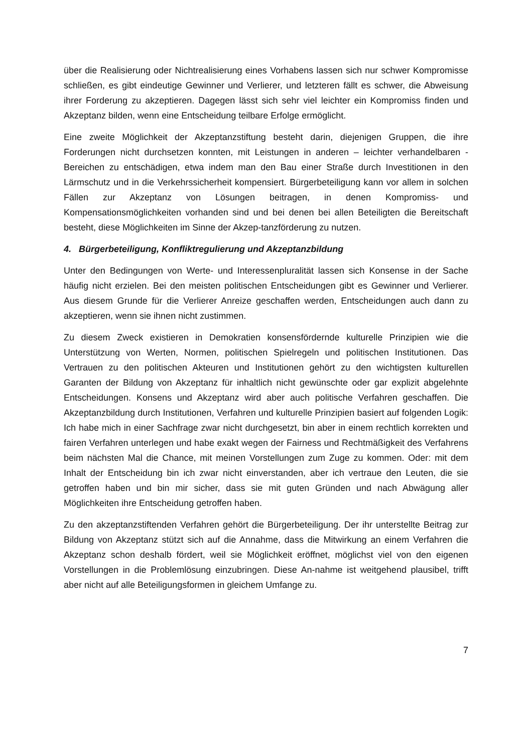über die Realisierung oder Nichtrealisierung eines Vorhabens lassen sich nur schwer Kompromisse schließen, es gibt eindeutige Gewinner und Verlierer, und letzteren fällt es schwer, die Abweisung ihrer Forderung zu akzeptieren. Dagegen lässt sich sehr viel leichter ein Kompromiss finden und Akzeptanz bilden, wenn eine Entscheidung teilbare Erfolge ermöglicht.
Eine zweite Möglichkeit der Akzeptanzstiftung besteht darin, diejenigen Gruppen, die ihre Forderungen nicht durchsetzen konnten, mit Leistungen in anderen – leichter verhandelbaren - Bereichen zu entschädigen, etwa indem man den Bau einer Straße durch Investitionen in den Lärmschutz und in die Verkehrssicherheit kompensiert. Bürgerbeteiligung kann vor allem in solchen Fällen zur Akzeptanz von Lösungen beitragen, in denen Kompromiss- und Kompensationsmöglichkeiten vorhanden sind und bei denen bei allen Beteiligten die Bereitschaft besteht, diese Möglichkeiten im Sinne der Akzep-tanzförderung zu nutzen.
4. Bürgerbeteiligung, Konfliktregulierung und Akzeptanzbildung
Unter den Bedingungen von Werte- und Interessenpluralität lassen sich Konsense in der Sache häufig nicht erzielen. Bei den meisten politischen Entscheidungen gibt es Gewinner und Verlierer. Aus diesem Grunde für die Verlierer Anreize geschaffen werden, Entscheidungen auch dann zu akzeptieren, wenn sie ihnen nicht zustimmen.
Zu diesem Zweck existieren in Demokratien konsensfördernde kulturelle Prinzipien wie die Unterstützung von Werten, Normen, politischen Spielregeln und politischen Institutionen. Das Vertrauen zu den politischen Akteuren und Institutionen gehört zu den wichtigsten kulturellen Garanten der Bildung von Akzeptanz für inhaltlich nicht gewünschte oder gar explizit abgelehnte Entscheidungen. Konsens und Akzeptanz wird aber auch politische Verfahren geschaffen. Die Akzeptanzbildung durch Institutionen, Verfahren und kulturelle Prinzipien basiert auf folgenden Logik: Ich habe mich in einer Sachfrage zwar nicht durchgesetzt, bin aber in einem rechtlich korrekten und fairen Verfahren unterlegen und habe exakt wegen der Fairness und Rechtmäßigkeit des Verfahrens beim nächsten Mal die Chance, mit meinen Vorstellungen zum Zuge zu kommen. Oder: mit dem Inhalt der Entscheidung bin ich zwar nicht einverstanden, aber ich vertraue den Leuten, die sie getroffen haben und bin mir sicher, dass sie mit guten Gründen und nach Abwägung aller Möglichkeiten ihre Entscheidung getroffen haben.
Zu den akzeptanzstiftenden Verfahren gehört die Bürgerbeteiligung. Der ihr unterstellte Beitrag zur Bildung von Akzeptanz stützt sich auf die Annahme, dass die Mitwirkung an einem Verfahren die Akzeptanz schon deshalb fördert, weil sie Möglichkeit eröffnet, möglichst viel von den eigenen Vorstellungen in die Problemlösung einzubringen. Diese An-nahme ist weitgehend plausibel, trifft aber nicht auf alle Beteiligungsformen in gleichem Umfange zu.
7